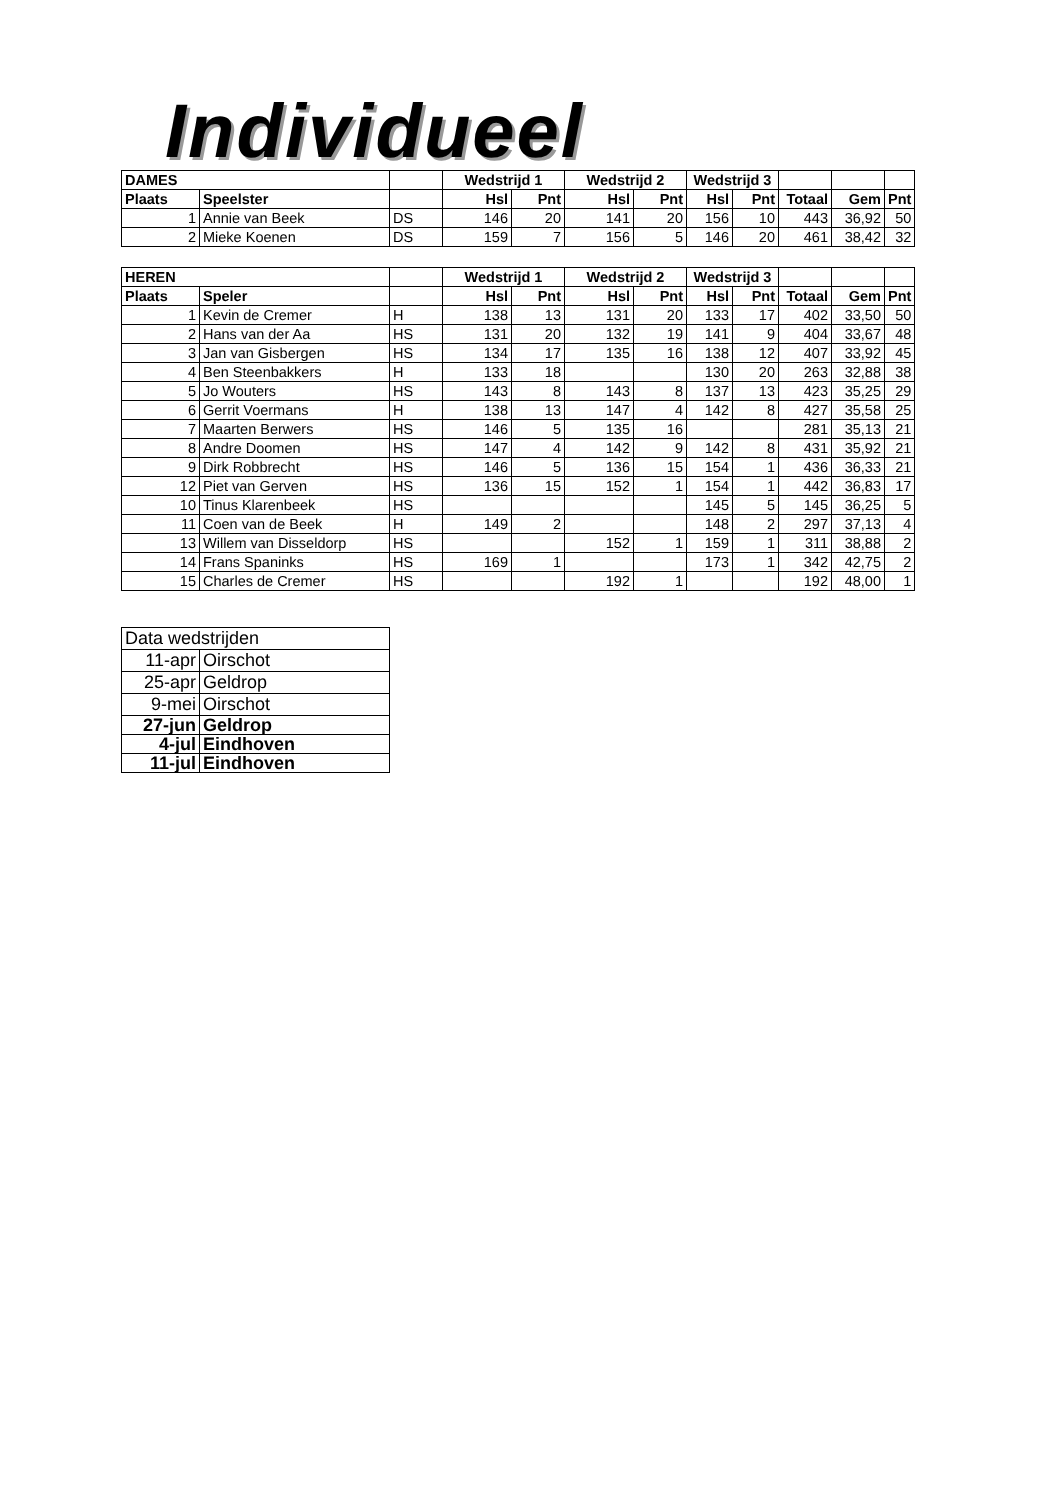Individueel
| DAMES | | | Wedstrijd 1 | | Wedstrijd 2 | | Wedstrijd 3 | | | | |
| Plaats | Speelster | | Hsl | Pnt | Hsl | Pnt | Hsl | Pnt | Totaal | Gem | Pnt |
| 1 | Annie van Beek | DS | 146 | 20 | 141 | 20 | 156 | 10 | 443 | 36,92 | 50 |
| 2 | Mieke Koenen | DS | 159 | 7 | 156 | 5 | 146 | 20 | 461 | 38,42 | 32 |
| HEREN | | | Wedstrijd 1 | | Wedstrijd 2 | | Wedstrijd 3 | | | | |
| Plaats | Speler | | Hsl | Pnt | Hsl | Pnt | Hsl | Pnt | Totaal | Gem | Pnt |
| 1 | Kevin de Cremer | H | 138 | 13 | 131 | 20 | 133 | 17 | 402 | 33,50 | 50 |
| 2 | Hans van der Aa | HS | 131 | 20 | 132 | 19 | 141 | 9 | 404 | 33,67 | 48 |
| 3 | Jan van Gisbergen | HS | 134 | 17 | 135 | 16 | 138 | 12 | 407 | 33,92 | 45 |
| 4 | Ben Steenbakkers | H | 133 | 18 | | | 130 | 20 | 263 | 32,88 | 38 |
| 5 | Jo Wouters | HS | 143 | 8 | 143 | 8 | 137 | 13 | 423 | 35,25 | 29 |
| 6 | Gerrit Voermans | H | 138 | 13 | 147 | 4 | 142 | 8 | 427 | 35,58 | 25 |
| 7 | Maarten Berwers | HS | 146 | 5 | 135 | 16 | | | 281 | 35,13 | 21 |
| 8 | Andre Doomen | HS | 147 | 4 | 142 | 9 | 142 | 8 | 431 | 35,92 | 21 |
| 9 | Dirk Robbrecht | HS | 146 | 5 | 136 | 15 | 154 | 1 | 436 | 36,33 | 21 |
| 12 | Piet van Gerven | HS | 136 | 15 | 152 | 1 | 154 | 1 | 442 | 36,83 | 17 |
| 10 | Tinus Klarenbeek | HS | | | | | 145 | 5 | 145 | 36,25 | 5 |
| 11 | Coen van de Beek | H | 149 | 2 | | | 148 | 2 | 297 | 37,13 | 4 |
| 13 | Willem van Disseldorp | HS | | | 152 | 1 | 159 | 1 | 311 | 38,88 | 2 |
| 14 | Frans Spaninks | HS | 169 | 1 | | | 173 | 1 | 342 | 42,75 | 2 |
| 15 | Charles de Cremer | HS | | | 192 | 1 | | | 192 | 48,00 | 1 |
| Data wedstrijden | |
| 11-apr | Oirschot |
| 25-apr | Geldrop |
| 9-mei | Oirschot |
| 27-jun | Geldrop |
| 4-jul | Eindhoven |
| 11-jul | Eindhoven |